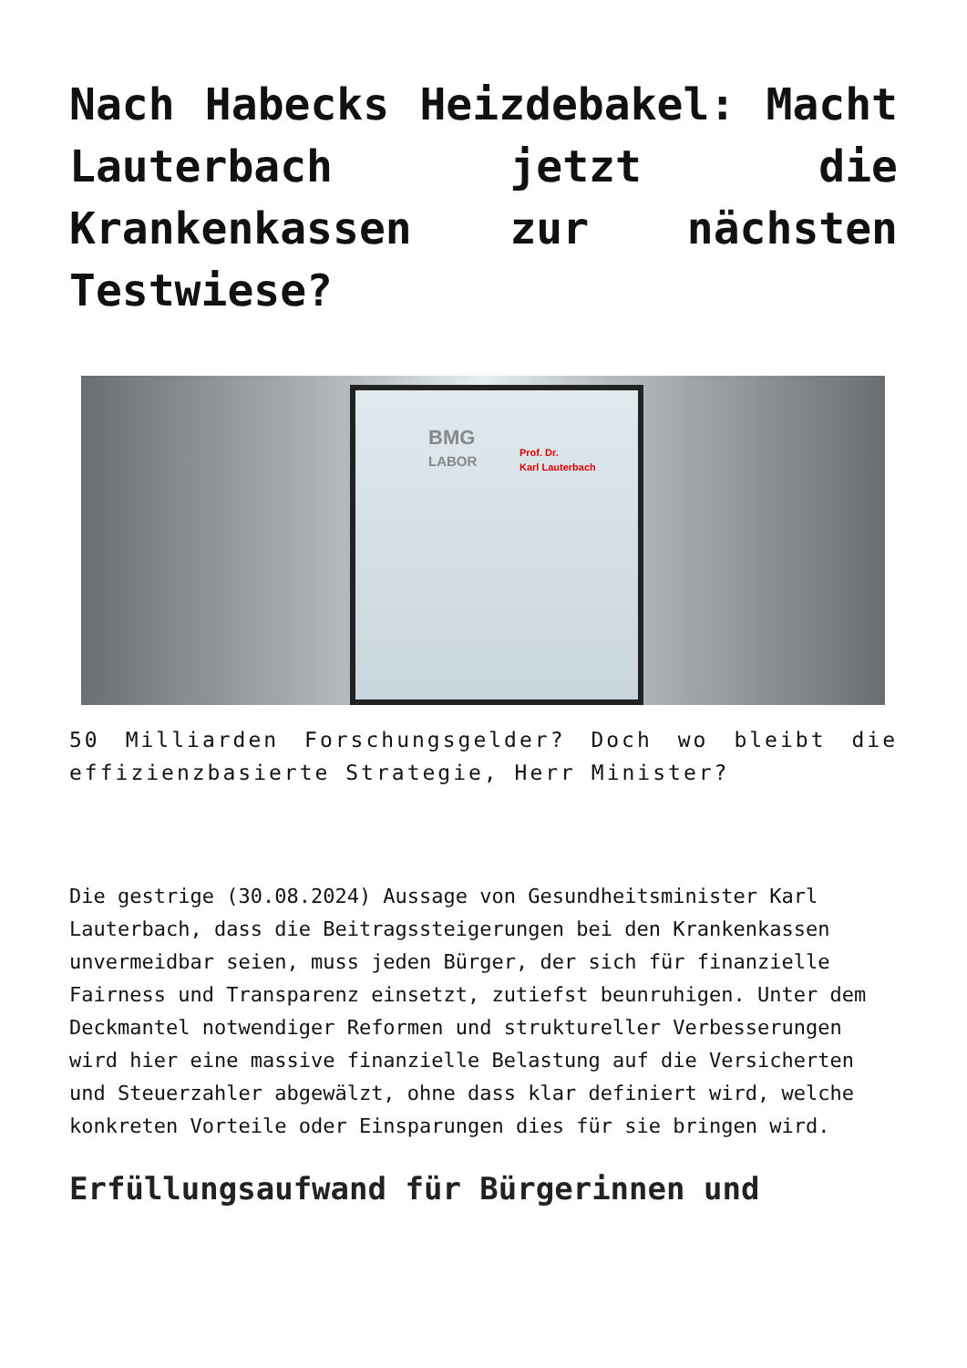Nach Habecks Heizdebakel: Macht Lauterbach jetzt die Krankenkassen zur nächsten Testwiese?
BMG
LABOR
Prof. Dr.
Karl Lauterbach
50 Milliarden Forschungsgelder? Doch wo bleibt die effizienzbasierte Strategie, Herr Minister?
Die gestrige (30.08.2024) Aussage von Gesundheitsminister Karl Lauterbach, dass die Beitragssteigerungen bei den Krankenkassen unvermeidbar seien, muss jeden Bürger, der sich für finanzielle Fairness und Transparenz einsetzt, zutiefst beunruhigen. Unter dem Deckmantel notwendiger Reformen und struktureller Verbesserungen wird hier eine massive finanzielle Belastung auf die Versicherten und Steuerzahler abgewälzt, ohne dass klar definiert wird, welche konkreten Vorteile oder Einsparungen dies für sie bringen wird.
Erfüllungsaufwand für Bürgerinnen und